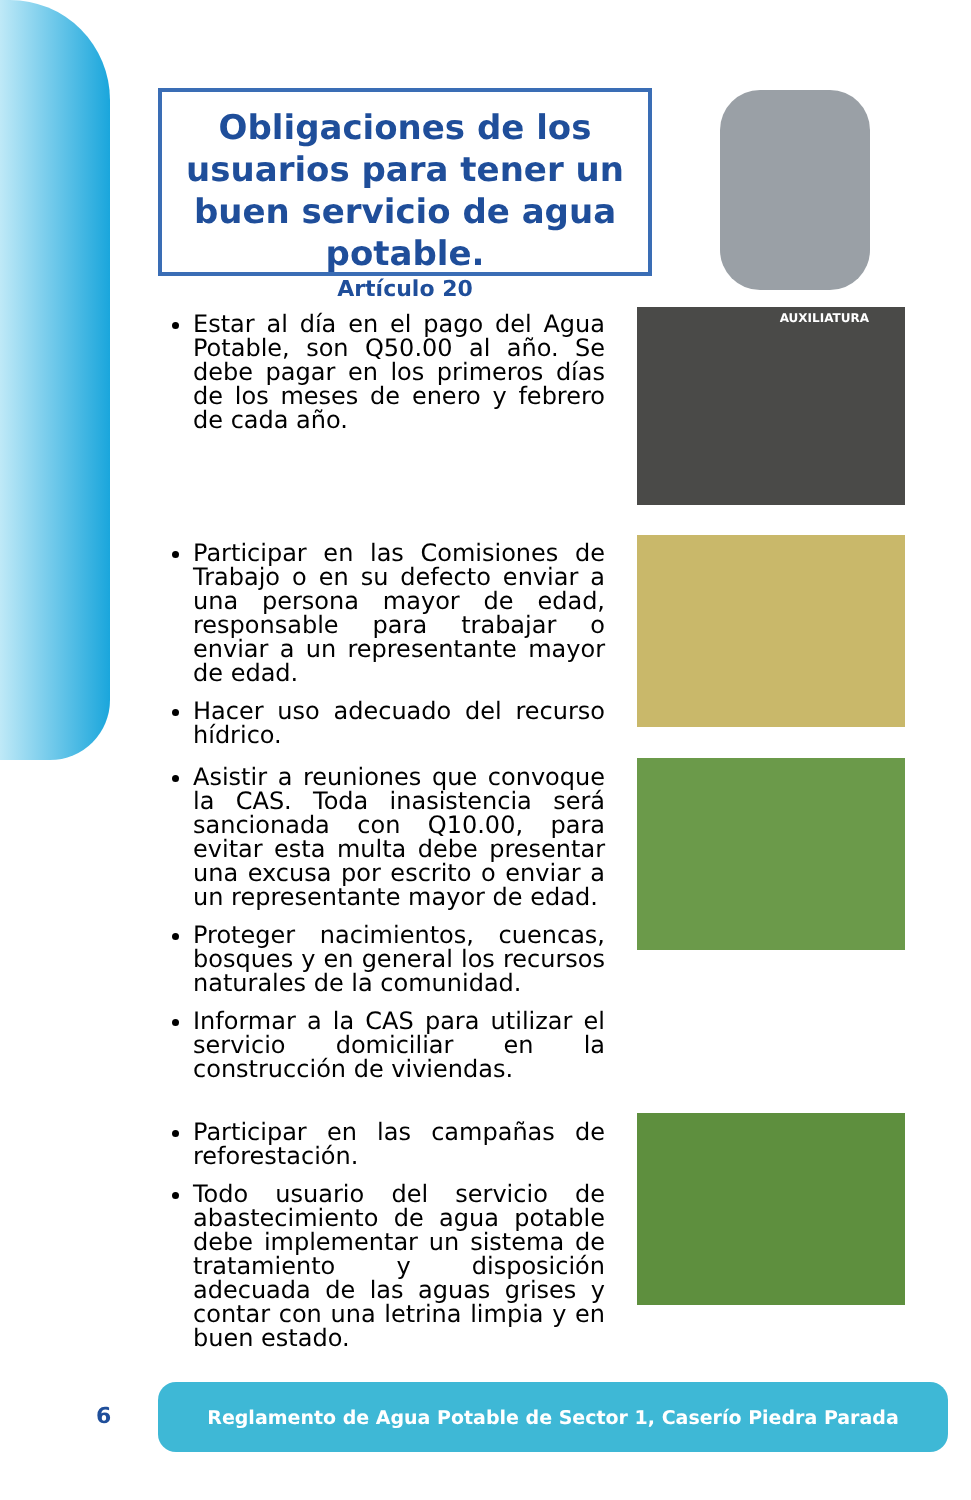Obligaciones de los usuarios para tener un buen servicio de agua potable.
Artículo 20
Estar al día en el pago del Agua Potable, son Q50.00 al año. Se debe pagar en los primeros días de los meses de enero y febrero de cada año.
AUXILIATURA
Participar en las Comisiones de Trabajo o en su defecto enviar a una persona mayor de edad, responsable para trabajar o enviar a un representante mayor de edad.
Hacer uso adecuado del recurso hídrico.
Asistir a reuniones que convoque la CAS. Toda inasistencia será sancionada con Q10.00, para evitar esta multa debe presentar una excusa por escrito o enviar a un representante mayor de edad.
Proteger nacimientos, cuencas, bosques y en general los recursos naturales de la comunidad.
Informar a la CAS para utilizar el servicio domiciliar en la construcción de viviendas.
Participar en las campañas de reforestación.
Todo usuario del servicio de abastecimiento de agua potable debe implementar un sistema de tratamiento y disposición adecuada de las aguas grises y contar con una letrina limpia y en buen estado.
6
Reglamento de Agua Potable de Sector 1, Caserío Piedra Parada